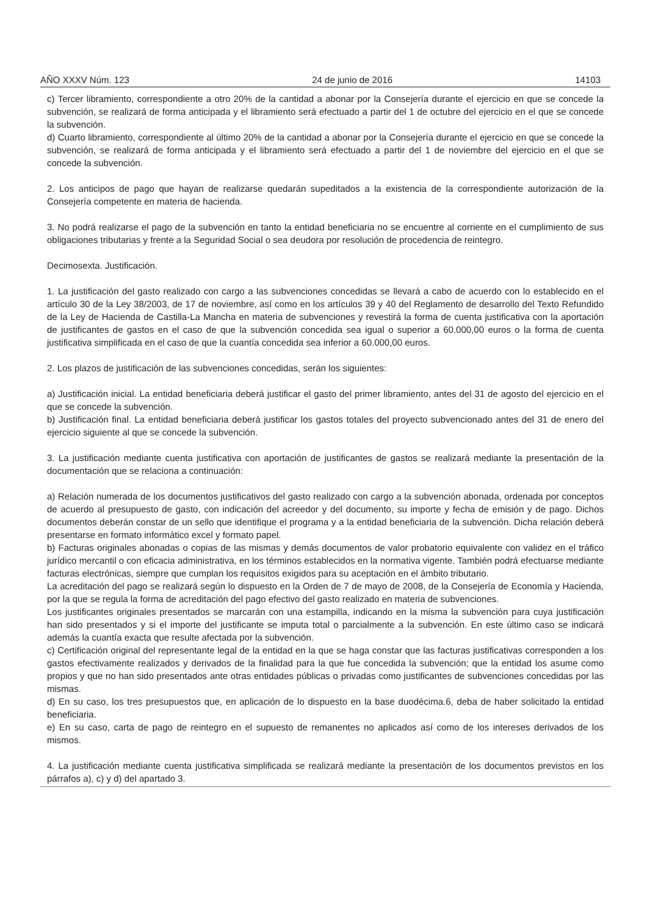AÑO XXXV Núm. 123 24 de junio de 2016 14103
c) Tercer libramiento, correspondiente a otro 20% de la cantidad a abonar por la Consejería durante el ejercicio en que se concede la subvención, se realizará de forma anticipada y el libramiento será efectuado a partir del 1 de octubre del ejercicio en el que se concede la subvención.
d) Cuarto libramiento, correspondiente al último 20% de la cantidad a abonar por la Consejería durante el ejercicio en que se concede la subvención, se realizará de forma anticipada y el libramiento será efectuado a partir del 1 de noviembre del ejercicio en el que se concede la subvención.
2. Los anticipos de pago que hayan de realizarse quedarán supeditados a la existencia de la correspondiente autorización de la Consejería competente en materia de hacienda.
3. No podrá realizarse el pago de la subvención en tanto la entidad beneficiaria no se encuentre al corriente en el cumplimiento de sus obligaciones tributarias y frente a la Seguridad Social o sea deudora por resolución de procedencia de reintegro.
Decimosexta. Justificación.
1. La justificación del gasto realizado con cargo a las subvenciones concedidas se llevará a cabo de acuerdo con lo establecido en el artículo 30 de la Ley 38/2003, de 17 de noviembre, así como en los artículos 39 y 40 del Reglamento de desarrollo del Texto Refundido de la Ley de Hacienda de Castilla-La Mancha en materia de subvenciones y revestirá la forma de cuenta justificativa con la aportación de justificantes de gastos en el caso de que la subvención concedida sea igual o superior a 60.000,00 euros o la forma de cuenta justificativa simplificada en el caso de que la cuantía concedida sea inferior a 60.000,00 euros.
2. Los plazos de justificación de las subvenciones concedidas, serán los siguientes:
a) Justificación inicial. La entidad beneficiaria deberá justificar el gasto del primer libramiento, antes del 31 de agosto del ejercicio en el que se concede la subvención.
b) Justificación final. La entidad beneficiaria deberá justificar los gastos totales del proyecto subvencionado antes del 31 de enero del ejercicio siguiente al que se concede la subvención.
3. La justificación mediante cuenta justificativa con aportación de justificantes de gastos se realizará mediante la presentación de la documentación que se relaciona a continuación:
a) Relación numerada de los documentos justificativos del gasto realizado con cargo a la subvención abonada, ordenada por conceptos de acuerdo al presupuesto de gasto, con indicación del acreedor y del documento, su importe y fecha de emisión y de pago. Dichos documentos deberán constar de un sello que identifique el programa y a la entidad beneficiaria de la subvención. Dicha relación deberá presentarse en formato informático excel y formato papel.
b) Facturas originales abonadas o copias de las mismas y demás documentos de valor probatorio equivalente con validez en el tráfico jurídico mercantil o con eficacia administrativa, en los términos establecidos en la normativa vigente. También podrá efectuarse mediante facturas electrónicas, siempre que cumplan los requisitos exigidos para su aceptación en el ámbito tributario.
La acreditación del pago se realizará según lo dispuesto en la Orden de 7 de mayo de 2008, de la Consejería de Economía y Hacienda, por la que se regula la forma de acreditación del pago efectivo del gasto realizado en materia de subvenciones.
Los justificantes originales presentados se marcarán con una estampilla, indicando en la misma la subvención para cuya justificación han sido presentados y si el importe del justificante se imputa total o parcialmente a la subvención. En este último caso se indicará además la cuantía exacta que resulte afectada por la subvención.
c) Certificación original del representante legal de la entidad en la que se haga constar que las facturas justificativas corresponden a los gastos efectivamente realizados y derivados de la finalidad para la que fue concedida la subvención; que la entidad los asume como propios y que no han sido presentados ante otras entidades públicas o privadas como justificantes de subvenciones concedidas por las mismas.
d) En su caso, los tres presupuestos que, en aplicación de lo dispuesto en la base duodécima.6, deba de haber solicitado la entidad beneficiaria.
e) En su caso, carta de pago de reintegro en el supuesto de remanentes no aplicados así como de los intereses derivados de los mismos.
4. La justificación mediante cuenta justificativa simplificada se realizará mediante la presentación de los documentos previstos en los párrafos a), c) y d) del apartado 3.